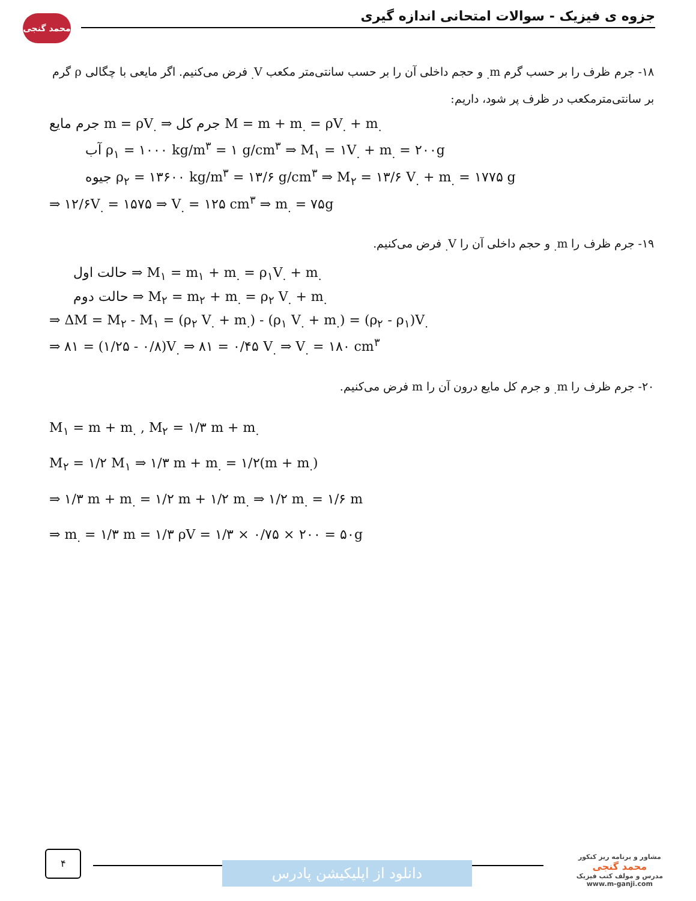محمد گنجی
جزوه ی فیزیک - سوالات امتحانی اندازه گیری
۱۸- جرم ظرف را بر حسب گرم m<sub>.</sub> و حجم داخلی آن را بر حسب سانتی‌متر مکعب V<sub>.</sub> فرض می‌کنیم. اگر مایعی با چگالی ρ گرم بر سانتی‌مترمکعب در ظرف پر شود، داریم:
جرم مایع m = ρV<sub>.</sub> ⇒ جرم کل M = m + m<sub>.</sub> = ρV<sub>.</sub> + m<sub>.</sub>
آب ρ<sub>۱</sub> = ۱۰۰۰ kg/m<sup>۳</sup> = ۱ g/cm<sup>۳</sup> ⇒ M<sub>۱</sub> = ۱V<sub>.</sub> + m<sub>.</sub> = ۲۰۰g
جیوه ρ<sub>۲</sub> = ۱۳۶۰۰ kg/m<sup>۳</sup> = ۱۳/۶ g/cm<sup>۳</sup> ⇒ M<sub>۲</sub> = ۱۳/۶ V<sub>.</sub> + m<sub>.</sub> = ۱۷۷۵ g
⇒ ۱۲/۶V<sub>.</sub> = ۱۵۷۵ ⇒ V<sub>.</sub> = ۱۲۵ cm<sup>۳</sup> ⇒ m<sub>.</sub> = ۷۵g
۱۹- جرم ظرف را m<sub>.</sub> و حجم داخلی آن را V<sub>.</sub> فرض می‌کنیم.
حالت اول ⇒ M<sub>۱</sub> = m<sub>۱</sub> + m<sub>.</sub> = ρ<sub>۱</sub>V<sub>.</sub> + m<sub>.</sub>
حالت دوم ⇒ M<sub>۲</sub> = m<sub>۲</sub> + m<sub>.</sub> = ρ<sub>۲</sub> V<sub>.</sub> + m<sub>.</sub>
⇒ ΔM = M<sub>۲</sub> - M<sub>۱</sub> = (ρ<sub>۲</sub> V<sub>.</sub> + m<sub>.</sub>) - (ρ<sub>۱</sub> V<sub>.</sub> + m<sub>.</sub>) = (ρ<sub>۲</sub> - ρ<sub>۱</sub>)V<sub>.</sub>
⇒ ۸۱ = (۱/۲۵ - ۰/۸)V<sub>.</sub> ⇒ ۸۱ = ۰/۴۵ V<sub>.</sub> ⇒ V<sub>.</sub> = ۱۸۰ cm<sup>۳</sup>
۲۰- جرم ظرف را m<sub>.</sub> و جرم کل مایع درون آن را m فرض می‌کنیم.
M<sub>۱</sub> = m + m<sub>.</sub> , M<sub>۲</sub> = ۱/۳ m + m<sub>.</sub>
M<sub>۲</sub> = ۱/۲ M<sub>۱</sub> ⇒ ۱/۳ m + m<sub>.</sub> = ۱/۲(m + m<sub>.</sub>)
⇒ ۱/۳ m + m<sub>.</sub> = ۱/۲ m + ۱/۲ m<sub>.</sub> ⇒ ۱/۲ m<sub>.</sub> = ۱/۶ m
⇒ m<sub>.</sub> = ۱/۳ m = ۱/۳ ρV = ۱/۳ × ۰/۷۵ × ۲۰۰ = ۵۰g
۴
دانلود از اپلیکیشن پادرس
مشاور و برنامه ریز کنکور
محمد گنجی
مدرس و مولف کتب فیزیک
www.m-ganji.com